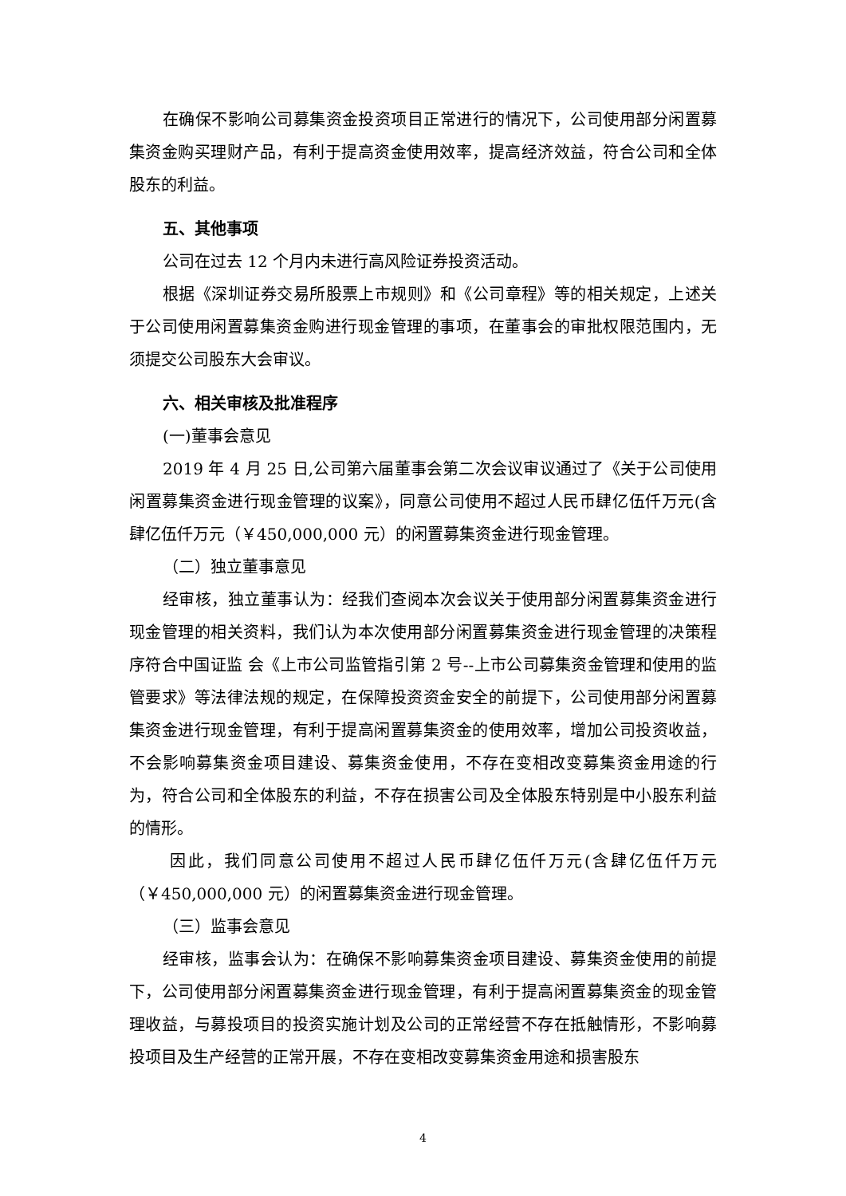在确保不影响公司募集资金投资项目正常进行的情况下，公司使用部分闲置募集资金购买理财产品，有利于提高资金使用效率，提高经济效益，符合公司和全体股东的利益。
五、其他事项
公司在过去 12 个月内未进行高风险证券投资活动。
根据《深圳证券交易所股票上市规则》和《公司章程》等的相关规定，上述关于公司使用闲置募集资金购进行现金管理的事项，在董事会的审批权限范围内，无须提交公司股东大会审议。
六、相关审核及批准程序
(一)董事会意见
2019 年 4 月 25 日,公司第六届董事会第二次会议审议通过了《关于公司使用闲置募集资金进行现金管理的议案》，同意公司使用不超过人民币肆亿伍仟万元(含肆亿伍仟万元（￥450,000,000 元）的闲置募集资金进行现金管理。
（二）独立董事意见
经审核，独立董事认为：经我们查阅本次会议关于使用部分闲置募集资金进行现金管理的相关资料，我们认为本次使用部分闲置募集资金进行现金管理的决策程序符合中国证监 会《上市公司监管指引第 2 号--上市公司募集资金管理和使用的监管要求》等法律法规的规定，在保障投资资金安全的前提下，公司使用部分闲置募集资金进行现金管理，有利于提高闲置募集资金的使用效率，增加公司投资收益，不会影响募集资金项目建设、募集资金使用，不存在变相改变募集资金用途的行为，符合公司和全体股东的利益，不存在损害公司及全体股东特别是中小股东利益的情形。
因此，我们同意公司使用不超过人民币肆亿伍仟万元(含肆亿伍仟万元（￥450,000,000 元）的闲置募集资金进行现金管理。
（三）监事会意见
经审核，监事会认为：在确保不影响募集资金项目建设、募集资金使用的前提下，公司使用部分闲置募集资金进行现金管理，有利于提高闲置募集资金的现金管理收益，与募投项目的投资实施计划及公司的正常经营不存在抵触情形，不影响募投项目及生产经营的正常开展，不存在变相改变募集资金用途和损害股东
4